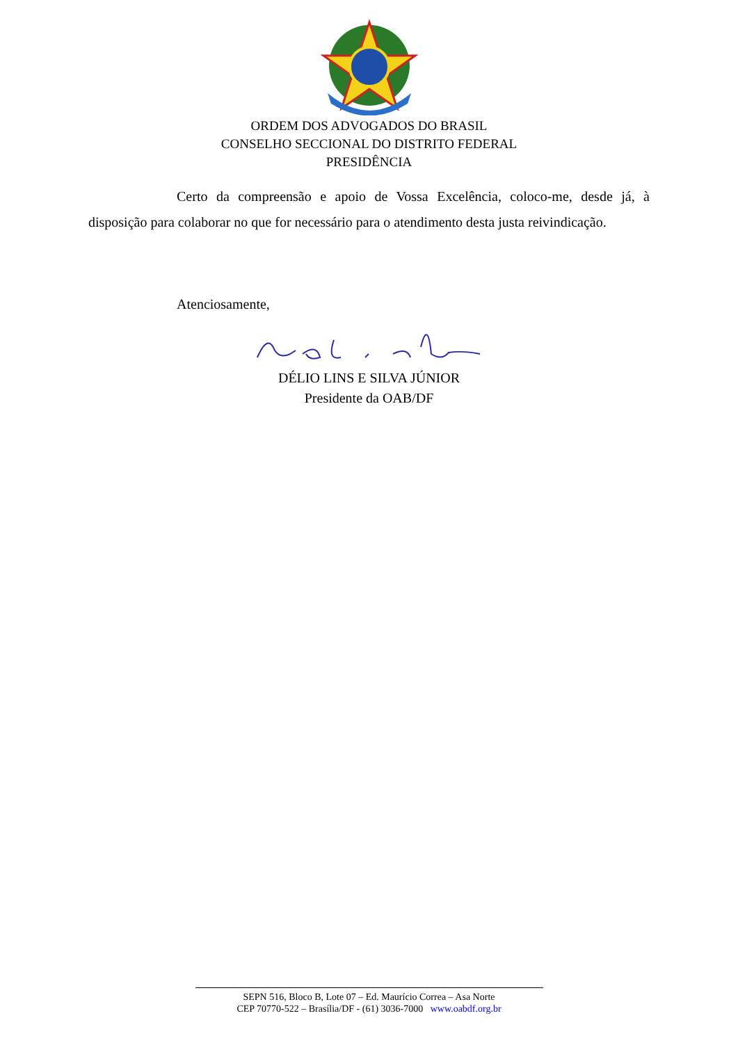ORDEM DOS ADVOGADOS DO BRASIL
CONSELHO SECCIONAL DO DISTRITO FEDERAL
PRESIDÊNCIA
Certo da compreensão e apoio de Vossa Excelência, coloco-me, desde já, à disposição para colaborar no que for necessário para o atendimento desta justa reivindicação.
Atenciosamente,
DÉLIO LINS E SILVA JÚNIOR
Presidente da OAB/DF
SEPN 516, Bloco B, Lote 07 – Ed. Maurício Correa – Asa Norte
CEP 70770-522 – Brasília/DF - (61) 3036-7000 www.oabdf.org.br